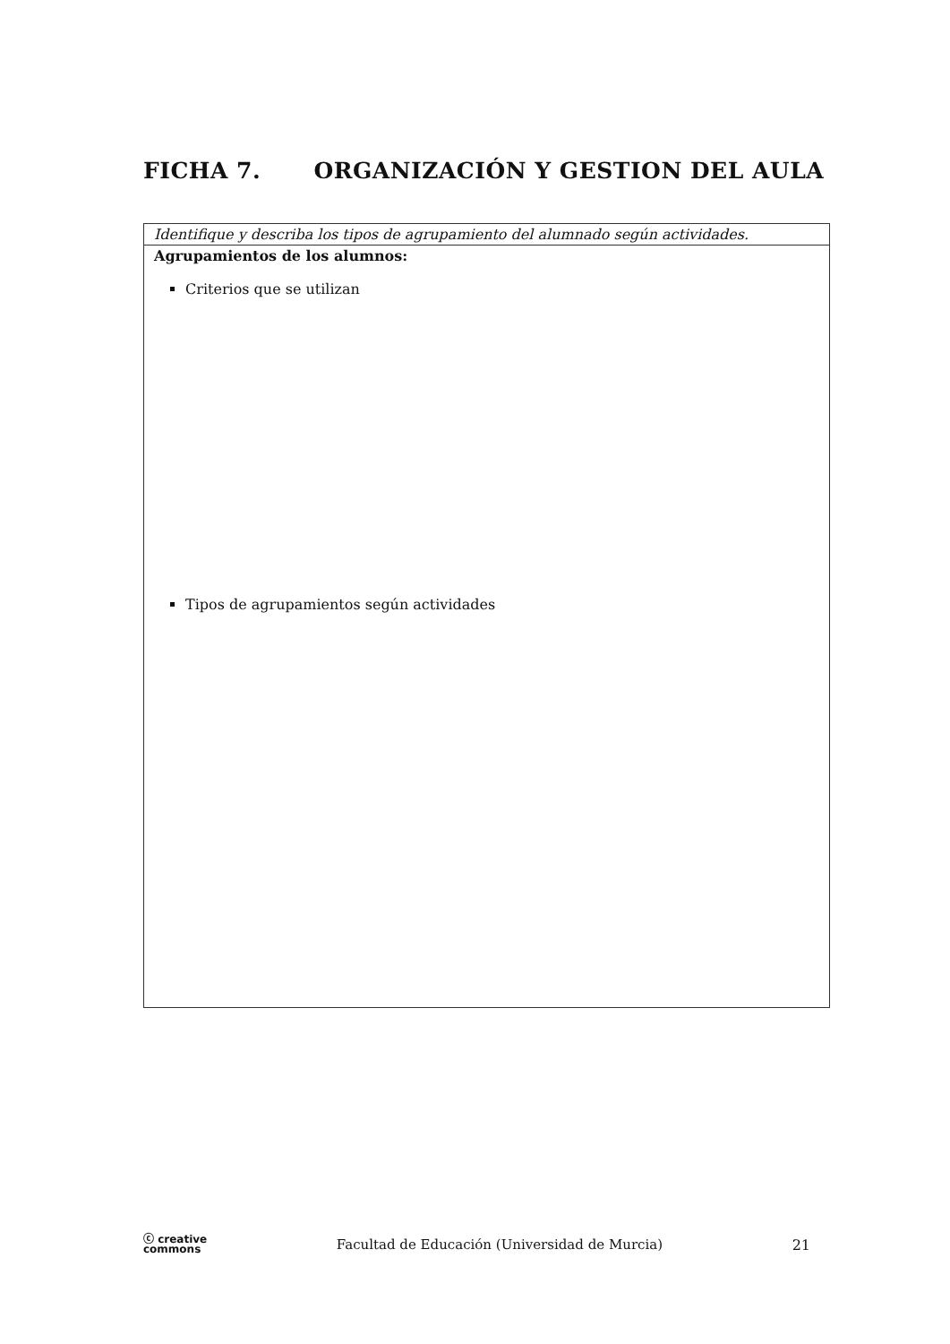FICHA 7. ORGANIZACIÓN Y GESTION DEL AULA
| Identifique y describa los tipos de agrupamiento del alumnado según actividades. |
| Agrupamientos de los alumnos: Criterios que se utilizan Tipos de agrupamientos según actividades |
ⓒ creative
commons
Facultad de Educación (Universidad de Murcia)
21